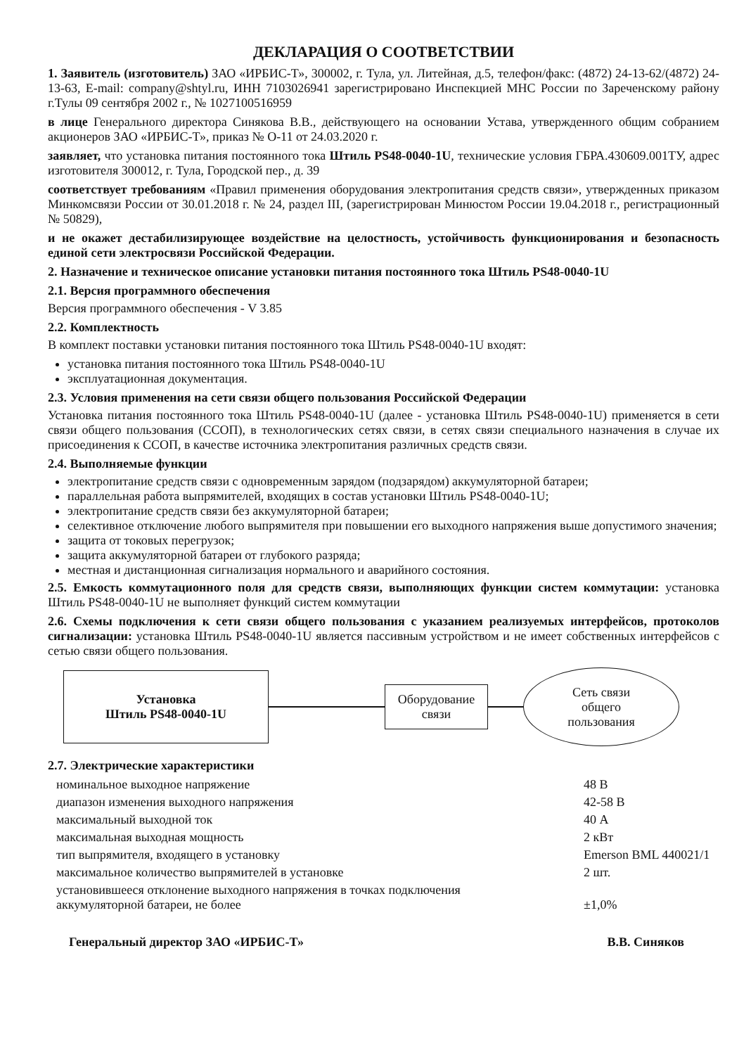ДЕКЛАРАЦИЯ О СООТВЕТСТВИИ
1. Заявитель (изготовитель) ЗАО «ИРБИС-Т», 300002, г. Тула, ул. Литейная, д.5, телефон/факс: (4872) 24-13-62/(4872) 24-13-63, E-mail: company@shtyl.ru, ИНН 7103026941 зарегистрировано Инспекцией МНС России по Зареченскому району г.Тулы 09 сентября 2002 г., № 1027100516959
в лице Генерального директора Синякова В.В., действующего на основании Устава, утвержденного общим собранием акционеров ЗАО «ИРБИС-Т», приказ № О-11 от 24.03.2020 г.
заявляет, что установка питания постоянного тока Штиль PS48-0040-1U, технические условия ГБРА.430609.001ТУ, адрес изготовителя 300012, г. Тула, Городской пер., д. 39
соответствует требованиям «Правил применения оборудования электропитания средств связи», утвержденных приказом Минкомсвязи России от 30.01.2018 г. № 24, раздел III, (зарегистрирован Минюстом России 19.04.2018 г., регистрационный № 50829),
и не окажет дестабилизирующее воздействие на целостность, устойчивость функционирования и безопасность единой сети электросвязи Российской Федерации.
2. Назначение и техническое описание установки питания постоянного тока Штиль PS48-0040-1U
2.1. Версия программного обеспечения
Версия программного обеспечения - V 3.85
2.2. Комплектность
В комплект поставки установки питания постоянного тока Штиль PS48-0040-1U входят:
установка питания постоянного тока Штиль PS48-0040-1U
эксплуатационная документация.
2.3. Условия применения на сети связи общего пользования Российской Федерации
Установка питания постоянного тока Штиль PS48-0040-1U (далее - установка Штиль PS48-0040-1U) применяется в сети связи общего пользования (ССОП), в технологических сетях связи, в сетях связи специального назначения в случае их присоединения к ССОП, в качестве источника электропитания различных средств связи.
2.4. Выполняемые функции
электропитание средств связи с одновременным зарядом (подзарядом) аккумуляторной батареи;
параллельная работа выпрямителей, входящих в состав установки Штиль PS48-0040-1U;
электропитание средств связи без аккумуляторной батареи;
селективное отключение любого выпрямителя при повышении его выходного напряжения выше допустимого значения;
защита от токовых перегрузок;
защита аккумуляторной батареи от глубокого разряда;
местная и дистанционная сигнализация нормального и аварийного состояния.
2.5. Емкость коммутационного поля для средств связи, выполняющих функции систем коммутации: установка Штиль PS48-0040-1U не выполняет функций систем коммутации
2.6. Схемы подключения к сети связи общего пользования с указанием реализуемых интерфейсов, протоколов сигнализации: установка Штиль PS48-0040-1U является пассивным устройством и не имеет собственных интерфейсов с сетью связи общего пользования.
Установка
Штиль PS48-0040-1U
Оборудование
связи
Сеть связи
общего
пользования
2.7. Электрические характеристики
| номинальное выходное напряжение | 48 В |
| диапазон изменения выходного напряжения | 42-58 В |
| максимальный выходной ток | 40 А |
| максимальная выходная мощность | 2 кВт |
| тип выпрямителя, входящего в установку | Emerson BML 440021/1 |
| максимальное количество выпрямителей в установке | 2 шт. |
| установившееся отклонение выходного напряжения в точках подключения аккумуляторной батареи, не более | ±1,0% |
Генеральный директор ЗАО «ИРБИС-Т» В.В. Синяков